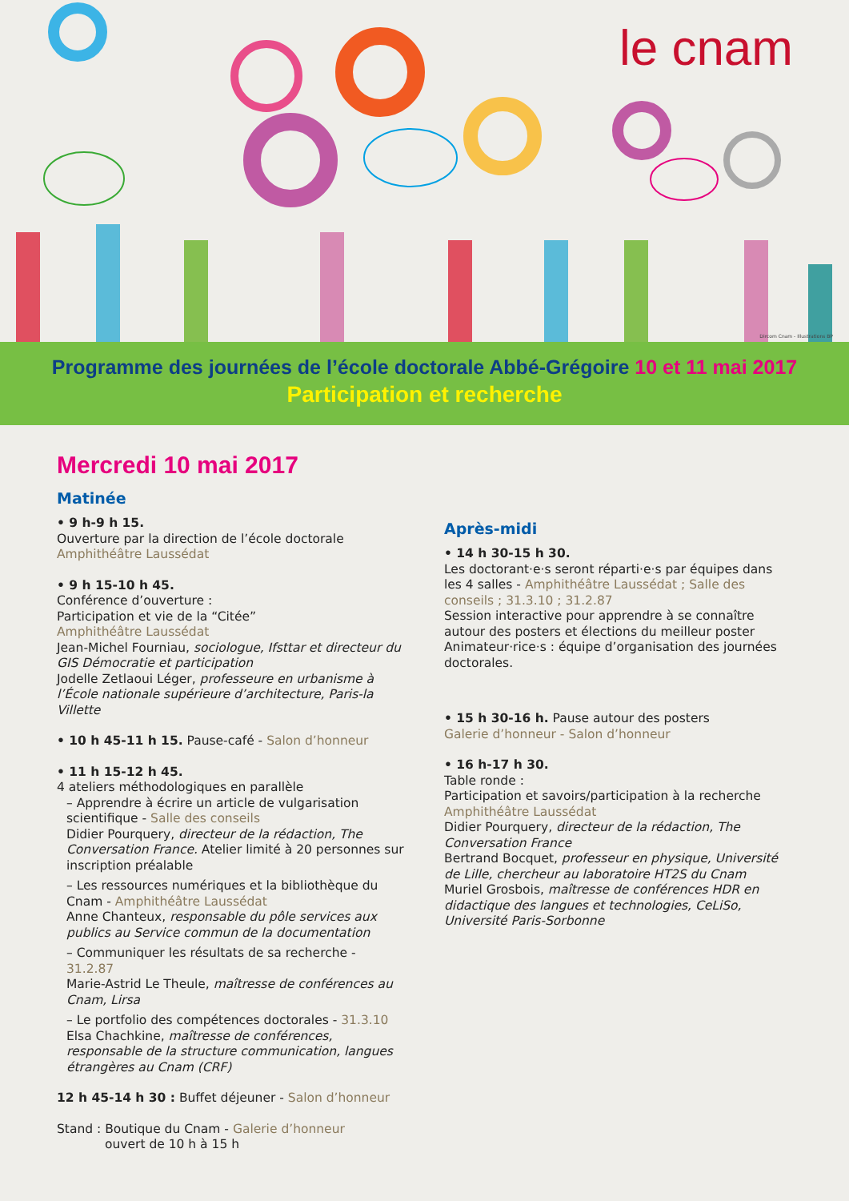le cnam
Dircom Cnam - Illustrations BP
Programme des journées de l’école doctorale Abbé-Grégoire 10 et 11 mai 2017
Participation et recherche
Mercredi 10 mai 2017
Matinée
• 9 h-9 h 15.
Ouverture par la direction de l’école doctorale
Amphithéâtre Laussédat
• 9 h 15-10 h 45.
Conférence d’ouverture :
Participation et vie de la “Citée”
Amphithéâtre Laussédat
Jean-Michel Fourniau, sociologue, Ifsttar et directeur du GIS Démocratie et participation
Jodelle Zetlaoui Léger, professeure en urbanisme à l’École nationale supérieure d’architecture, Paris-la Villette
• 10 h 45-11 h 15. Pause-café - Salon d’honneur
• 11 h 15-12 h 45.
4 ateliers méthodologiques en parallèle
– Apprendre à écrire un article de vulgarisation scientifique - Salle des conseils
Didier Pourquery, directeur de la rédaction, The Conversation France. Atelier limité à 20 personnes sur inscription préalable
– Les ressources numériques et la bibliothèque du Cnam - Amphithéâtre Laussédat
Anne Chanteux, responsable du pôle services aux publics au Service commun de la documentation
– Communiquer les résultats de sa recherche - 31.2.87
Marie-Astrid Le Theule, maîtresse de conférences au Cnam, Lirsa
– Le portfolio des compétences doctorales - 31.3.10
Elsa Chachkine, maîtresse de conférences, responsable de la structure communication, langues étrangères au Cnam (CRF)
12 h 45-14 h 30 : Buffet déjeuner - Salon d’honneur
Stand : Boutique du Cnam - Galerie d’honneur
ouvert de 10 h à 15 h
Après-midi
• 14 h 30-15 h 30.
Les doctorant·e·s seront réparti·e·s par équipes dans les 4 salles - Amphithéâtre Laussédat ; Salle des conseils ; 31.3.10 ; 31.2.87
Session interactive pour apprendre à se connaître autour des posters et élections du meilleur poster
Animateur·rice·s : équipe d’organisation des journées doctorales.
• 15 h 30-16 h. Pause autour des posters
Galerie d’honneur - Salon d’honneur
• 16 h-17 h 30.
Table ronde :
Participation et savoirs/participation à la recherche
Amphithéâtre Laussédat
Didier Pourquery, directeur de la rédaction, The Conversation France
Bertrand Bocquet, professeur en physique, Université de Lille, chercheur au laboratoire HT2S du Cnam
Muriel Grosbois, maîtresse de conférences HDR en didactique des langues et technologies, CeLiSo, Université Paris-Sorbonne